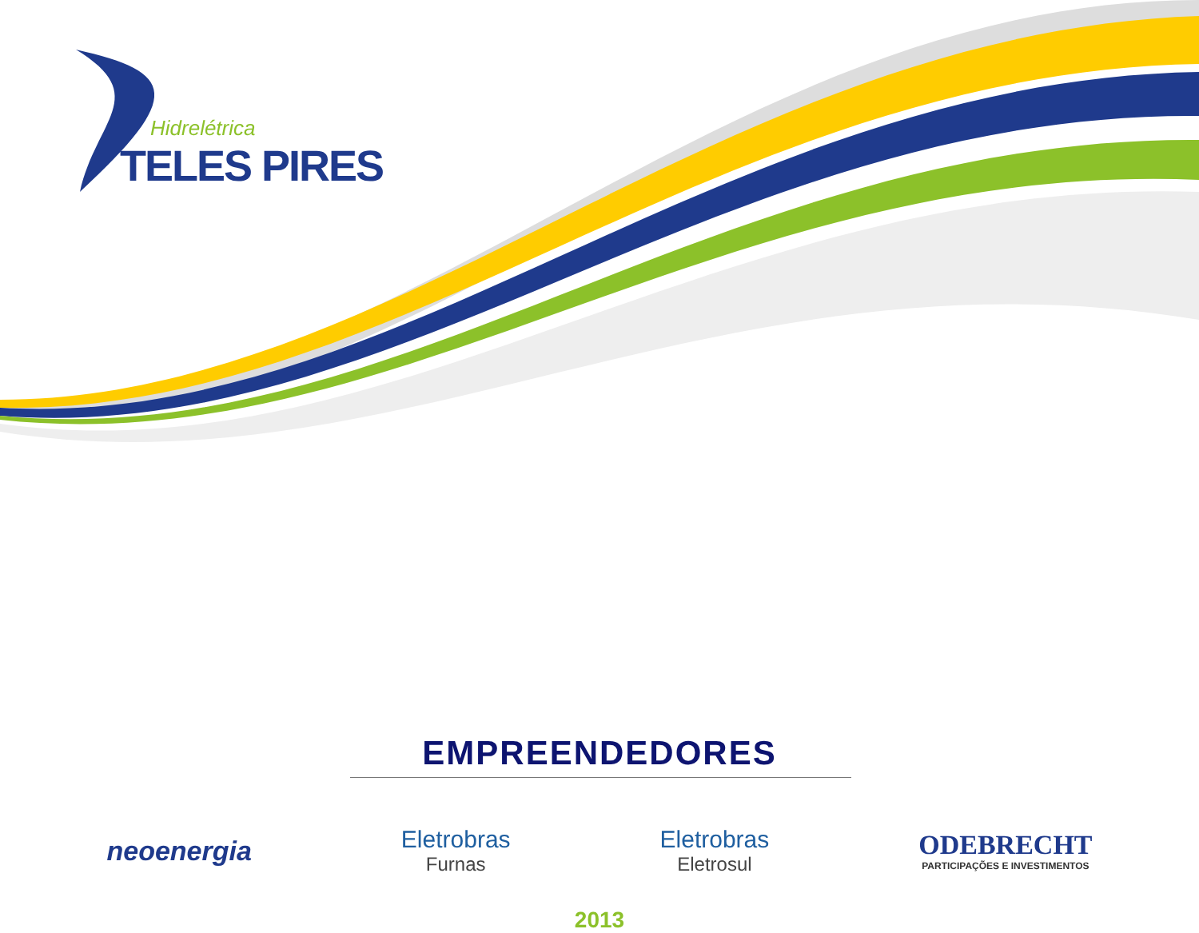Hidrelétrica
TELES PIRES
EMPREENDEDORES
neoenergia
Eletrobras
Furnas
Eletrobras
Eletrosul
ODEBRECHT
PARTICIPAÇÕES E INVESTIMENTOS
2013